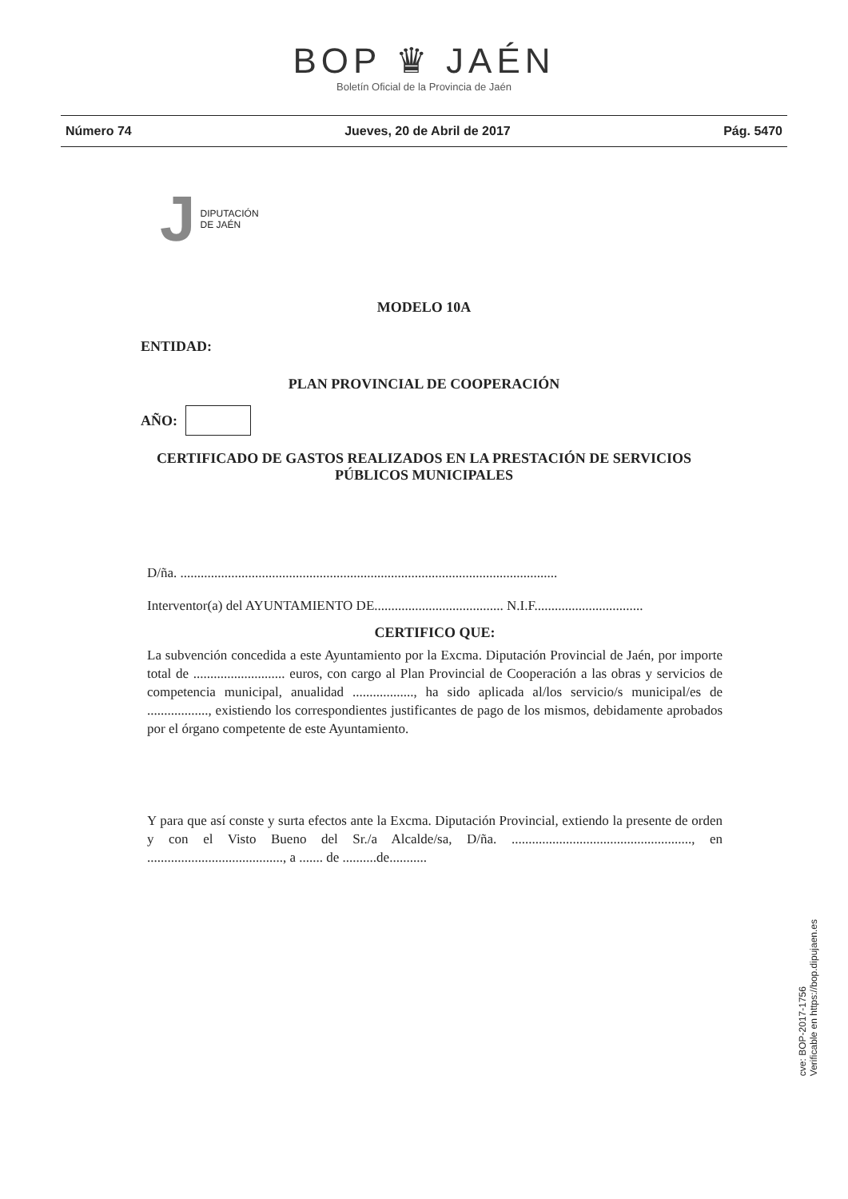BOP ♛ JAÉN
Boletín Oficial de la Provincia de Jaén
Número 74 Jueves, 20 de Abril de 2017 Pág. 5470
J DIPUTACIÓN
DE JAÉN
MODELO 10A
ENTIDAD:
PLAN PROVINCIAL DE COOPERACIÓN
AÑO:
CERTIFICADO DE GASTOS REALIZADOS EN LA PRESTACIÓN DE SERVICIOS PÚBLICOS MUNICIPALES
D/ña. ...............................................................................................................
Interventor(a) del AYUNTAMIENTO DE...................................... N.I.F................................
CERTIFICO QUE:
La subvención concedida a este Ayuntamiento por la Excma. Diputación Provincial de Jaén, por importe total de ........................... euros, con cargo al Plan Provincial de Cooperación a las obras y servicios de competencia municipal, anualidad .................., ha sido aplicada al/los servicio/s municipal/es de .................., existiendo los correspondientes justificantes de pago de los mismos, debidamente aprobados por el órgano competente de este Ayuntamiento.
Y para que así conste y surta efectos ante la Excma. Diputación Provincial, extiendo la presente de orden y con el Visto Bueno del Sr./a Alcalde/sa, D/ña. ....................................................., en ........................................, a ....... de ..........de...........
cve: BOP-2017-1756
Verificable en https://bop.dipujaen.es